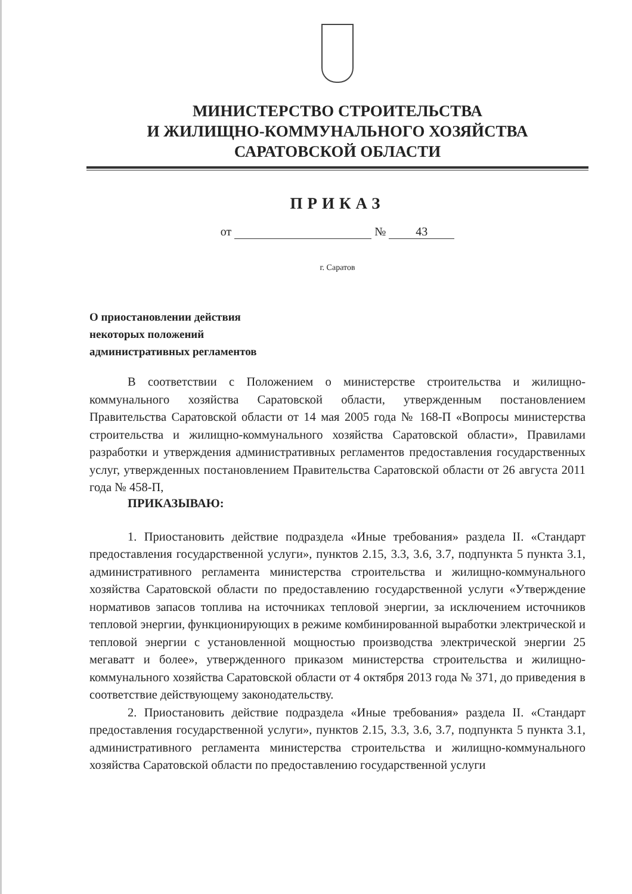МИНИСТЕРСТВО СТРОИТЕЛЬСТВА
И ЖИЛИЩНО-КОММУНАЛЬНОГО ХОЗЯЙСТВА
САРАТОВСКОЙ ОБЛАСТИ
ПРИКАЗ
от № 43
г. Саратов
О приостановлении действия
некоторых положений
административных регламентов
В соответствии с Положением о министерстве строительства и жилищно-коммунального хозяйства Саратовской области, утвержденным постановлением Правительства Саратовской области от 14 мая 2005 года № 168-П «Вопросы министерства строительства и жилищно-коммунального хозяйства Саратовской области», Правилами разработки и утверждения административных регламентов предоставления государственных услуг, утвержденных постановлением Правительства Саратовской области от 26 августа 2011 года № 458-П,
ПРИКАЗЫВАЮ:
1. Приостановить действие подраздела «Иные требования» раздела II. «Стандарт предоставления государственной услуги», пунктов 2.15, 3.3, 3.6, 3.7, подпункта 5 пункта 3.1, административного регламента министерства строительства и жилищно-коммунального хозяйства Саратовской области по предоставлению государственной услуги «Утверждение нормативов запасов топлива на источниках тепловой энергии, за исключением источников тепловой энергии, функционирующих в режиме комбинированной выработки электрической и тепловой энергии с установленной мощностью производства электрической энергии 25 мегаватт и более», утвержденного приказом министерства строительства и жилищно-коммунального хозяйства Саратовской области от 4 октября 2013 года № 371, до приведения в соответствие действующему законодательству.
2. Приостановить действие подраздела «Иные требования» раздела II. «Стандарт предоставления государственной услуги», пунктов 2.15, 3.3, 3.6, 3.7, подпункта 5 пункта 3.1, административного регламента министерства строительства и жилищно-коммунального хозяйства Саратовской области по предоставлению государственной услуги